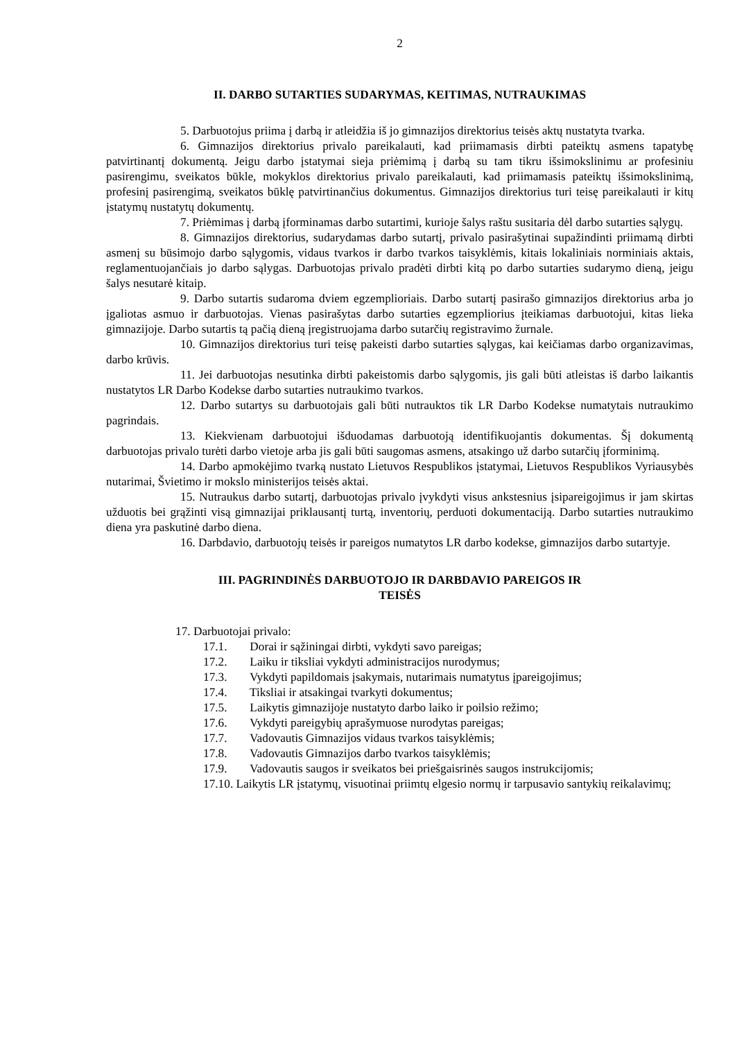2
II. DARBO SUTARTIES SUDARYMAS, KEITIMAS, NUTRAUKIMAS
5. Darbuotojus priima į darbą ir atleidžia iš jo gimnazijos direktorius teisės aktų nustatyta tvarka.
6. Gimnazijos direktorius privalo pareikalauti, kad priimamasis dirbti pateiktų asmens tapatybę patvirtinantį dokumentą. Jeigu darbo įstatymai sieja priėmimą į darbą su tam tikru išsimokslinimu ar profesiniu pasirengimu, sveikatos būkle, mokyklos direktorius privalo pareikalauti, kad priimamasis pateiktų išsimokslinimą, profesinį pasirengimą, sveikatos būklę patvirtinančius dokumentus. Gimnazijos direktorius turi teisę pareikalauti ir kitų įstatymų nustatytų dokumentų.
7. Priėmimas į darbą įforminamas darbo sutartimi, kurioje šalys raštu susitaria dėl darbo sutarties sąlygų.
8. Gimnazijos direktorius, sudarydamas darbo sutartį, privalo pasirašytinai supažindinti priimamą dirbti asmenį su būsimojo darbo sąlygomis, vidaus tvarkos ir darbo tvarkos taisyklėmis, kitais lokaliniais norminiais aktais, reglamentuojančiais jo darbo sąlygas. Darbuotojas privalo pradėti dirbti kitą po darbo sutarties sudarymo dieną, jeigu šalys nesutarė kitaip.
9. Darbo sutartis sudaroma dviem egzemplioriais. Darbo sutartį pasirašo gimnazijos direktorius arba jo įgaliotas asmuo ir darbuotojas. Vienas pasirašytas darbo sutarties egzempliorius įteikiamas darbuotojui, kitas lieka gimnazijoje. Darbo sutartis tą pačią dieną įregistruojama darbo sutarčių registravimo žurnale.
10. Gimnazijos direktorius turi teisę pakeisti darbo sutarties sąlygas, kai keičiamas darbo organizavimas, darbo krūvis.
11. Jei darbuotojas nesutinka dirbti pakeistomis darbo sąlygomis, jis gali būti atleistas iš darbo laikantis nustatytos LR Darbo Kodekse darbo sutarties nutraukimo tvarkos.
12. Darbo sutartys su darbuotojais gali būti nutrauktos tik LR Darbo Kodekse numatytais nutraukimo pagrindais.
13. Kiekvienam darbuotojui išduodamas darbuotoją identifikuojantis dokumentas. Šį dokumentą darbuotojas privalo turėti darbo vietoje arba jis gali būti saugomas asmens, atsakingo už darbo sutarčių įforminimą.
14. Darbo apmokėjimo tvarką nustato Lietuvos Respublikos įstatymai, Lietuvos Respublikos Vyriausybės nutarimai, Švietimo ir mokslo ministerijos teisės aktai.
15. Nutraukus darbo sutartį, darbuotojas privalo įvykdyti visus ankstesnius įsipareigojimus ir jam skirtas užduotis bei grąžinti visą gimnazijai priklausantį turtą, inventorių, perduoti dokumentaciją. Darbo sutarties nutraukimo diena yra paskutinė darbo diena.
16. Darbdavio, darbuotojų teisės ir pareigos numatytos LR darbo kodekse, gimnazijos darbo sutartyje.
III. PAGRINDINĖS DARBUOTOJO IR DARBDAVIO PAREIGOS IR
TEISĖS
17. Darbuotojai privalo:
17.1. Dorai ir sąžiningai dirbti, vykdyti savo pareigas;
17.2. Laiku ir tiksliai vykdyti administracijos nurodymus;
17.3. Vykdyti papildomais įsakymais, nutarimais numatytus įpareigojimus;
17.4. Tiksliai ir atsakingai tvarkyti dokumentus;
17.5. Laikytis gimnazijoje nustatyto darbo laiko ir poilsio režimo;
17.6. Vykdyti pareigybių aprašymuose nurodytas pareigas;
17.7. Vadovautis Gimnazijos vidaus tvarkos taisyklėmis;
17.8. Vadovautis Gimnazijos darbo tvarkos taisyklėmis;
17.9. Vadovautis saugos ir sveikatos bei priešgaisrinės saugos instrukcijomis;
17.10. Laikytis LR įstatymų, visuotinai priimtų elgesio normų ir tarpusavio santykių reikalavimų;